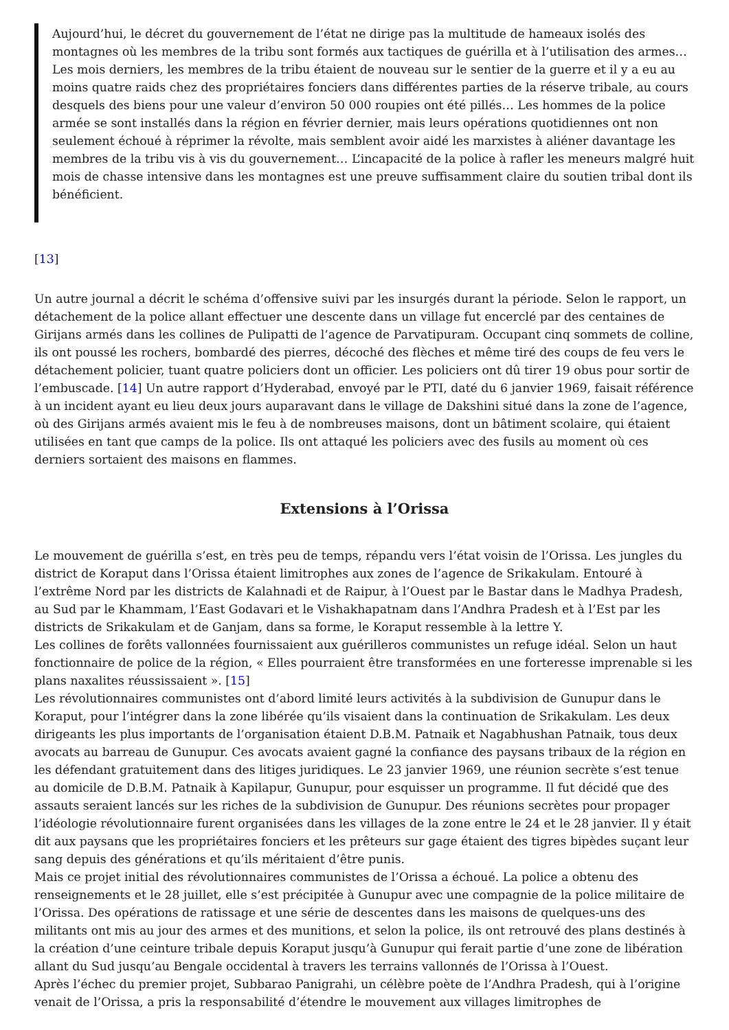Aujourd’hui, le décret du gouvernement de l’état ne dirige pas la multitude de hameaux isolés des montagnes où les membres de la tribu sont formés aux tactiques de guérilla et à l’utilisation des armes… Les mois derniers, les membres de la tribu étaient de nouveau sur le sentier de la guerre et il y a eu au moins quatre raids chez des propriétaires fonciers dans différentes parties de la réserve tribale, au cours desquels des biens pour une valeur d’environ 50 000 roupies ont été pillés… Les hommes de la police armée se sont installés dans la région en février dernier, mais leurs opérations quotidiennes ont non seulement échoué à réprimer la révolte, mais semblent avoir aidé les marxistes à aliéner davantage les membres de la tribu vis à vis du gouvernement… L’incapacité de la police à rafler les meneurs malgré huit mois de chasse intensive dans les montagnes est une preuve suffisamment claire du soutien tribal dont ils bénéficient.
[13]
Un autre journal a décrit le schéma d’offensive suivi par les insurgés durant la période. Selon le rapport, un détachement de la police allant effectuer une descente dans un village fut encerclé par des centaines de Girijans armés dans les collines de Pulipatti de l’agence de Parvatipuram. Occupant cinq sommets de colline, ils ont poussé les rochers, bombardé des pierres, décoché des flèches et même tiré des coups de feu vers le détachement policier, tuant quatre policiers dont un officier. Les policiers ont dû tirer 19 obus pour sortir de l’embuscade. [14] Un autre rapport d’Hyderabad, envoyé par le PTI, daté du 6 janvier 1969, faisait référence à un incident ayant eu lieu deux jours auparavant dans le village de Dakshini situé dans la zone de l’agence, où des Girijans armés avaient mis le feu à de nombreuses maisons, dont un bâtiment scolaire, qui étaient utilisées en tant que camps de la police. Ils ont attaqué les policiers avec des fusils au moment où ces derniers sortaient des maisons en flammes.
Extensions à l’Orissa
Le mouvement de guérilla s’est, en très peu de temps, répandu vers l’état voisin de l’Orissa. Les jungles du district de Koraput dans l’Orissa étaient limitrophes aux zones de l’agence de Srikakulam. Entouré à l’extrême Nord par les districts de Kalahnadi et de Raipur, à l’Ouest par le Bastar dans le Madhya Pradesh, au Sud par le Khammam, l’East Godavari et le Vishakhapatnam dans l’Andhra Pradesh et à l’Est par les districts de Srikakulam et de Ganjam, dans sa forme, le Koraput ressemble à la lettre Y.
Les collines de forêts vallonnées fournissaient aux guérilleros communistes un refuge idéal. Selon un haut fonctionnaire de police de la région, « Elles pourraient être transformées en une forteresse imprenable si les plans naxalites réussissaient ». [15]
Les révolutionnaires communistes ont d’abord limité leurs activités à la subdivision de Gunupur dans le Koraput, pour l’intégrer dans la zone libérée qu’ils visaient dans la continuation de Srikakulam. Les deux dirigeants les plus importants de l’organisation étaient D.B.M. Patnaik et Nagabhushan Patnaik, tous deux avocats au barreau de Gunupur. Ces avocats avaient gagné la confiance des paysans tribaux de la région en les défendant gratuitement dans des litiges juridiques. Le 23 janvier 1969, une réunion secrète s’est tenue au domicile de D.B.M. Patnaik à Kapilapur, Gunupur, pour esquisser un programme. Il fut décidé que des assauts seraient lancés sur les riches de la subdivision de Gunupur. Des réunions secrètes pour propager l’idéologie révolutionnaire furent organisées dans les villages de la zone entre le 24 et le 28 janvier. Il y était dit aux paysans que les propriétaires fonciers et les prêteurs sur gage étaient des tigres bipèdes suçant leur sang depuis des générations et qu’ils méritaient d’être punis.
Mais ce projet initial des révolutionnaires communistes de l’Orissa a échoué. La police a obtenu des renseignements et le 28 juillet, elle s’est précipitée à Gunupur avec une compagnie de la police militaire de l’Orissa. Des opérations de ratissage et une série de descentes dans les maisons de quelques-uns des militants ont mis au jour des armes et des munitions, et selon la police, ils ont retrouvé des plans destinés à la création d’une ceinture tribale depuis Koraput jusqu’à Gunupur qui ferait partie d’une zone de libération allant du Sud jusqu’au Bengale occidental à travers les terrains vallonnés de l’Orissa à l’Ouest.
Après l’échec du premier projet, Subbarao Panigrahi, un célèbre poète de l’Andhra Pradesh, qui à l’origine venait de l’Orissa, a pris la responsabilité d’étendre le mouvement aux villages limitrophes de